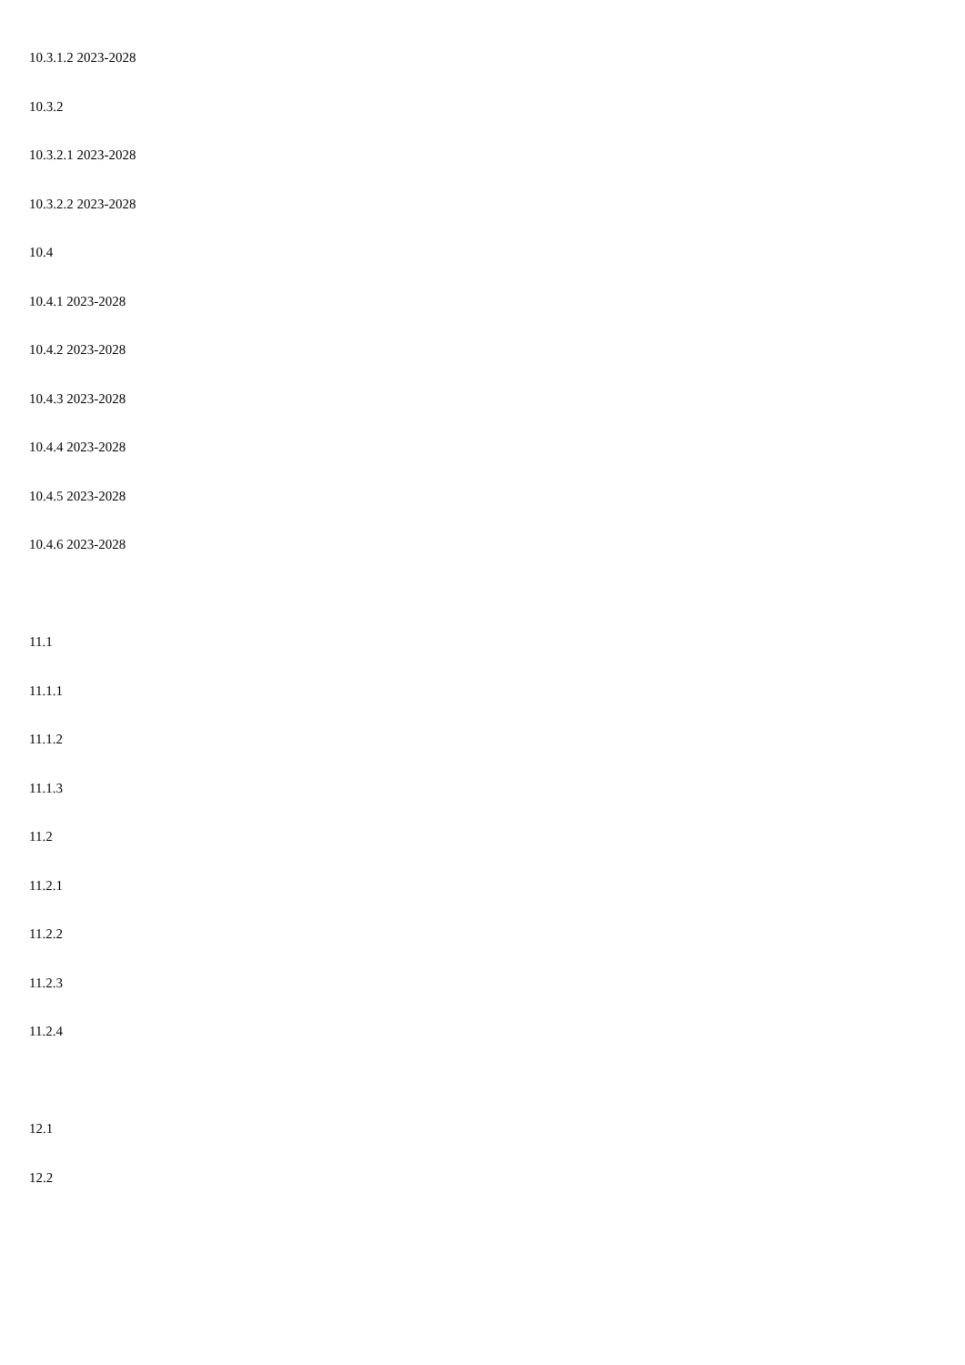10.3.1.2 2023-2028
10.3.2
10.3.2.1 2023-2028
10.3.2.2 2023-2028
10.4
10.4.1 2023-2028
10.4.2 2023-2028
10.4.3 2023-2028
10.4.4 2023-2028
10.4.5 2023-2028
10.4.6 2023-2028
11.1
11.1.1
11.1.2
11.1.3
11.2
11.2.1
11.2.2
11.2.3
11.2.4
12.1
12.2